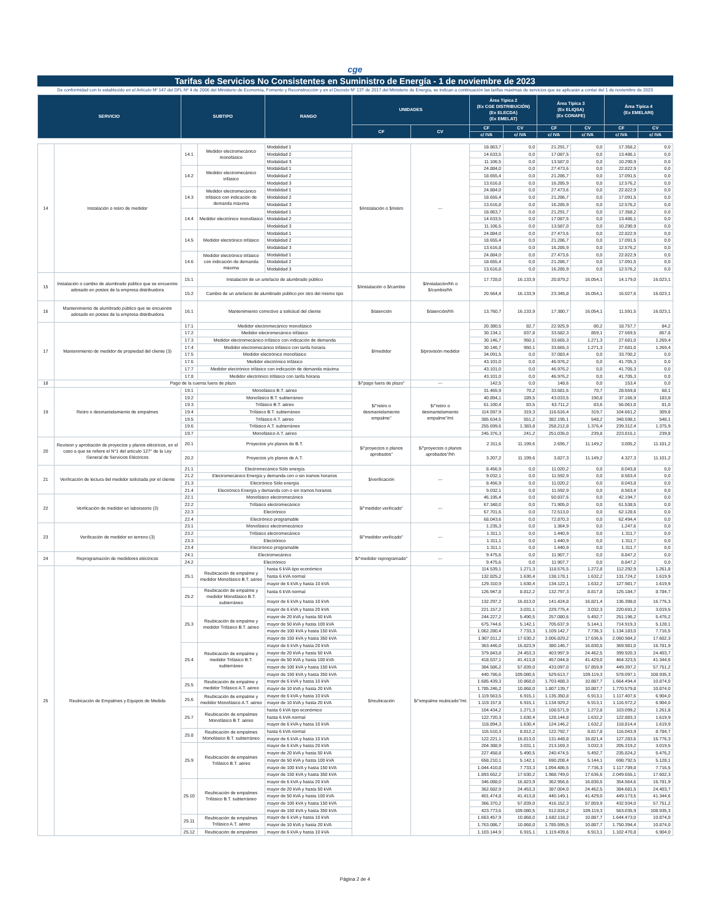cge
Tarifas de Servicios No Consistentes en Suministro de Energía - 1 de noviembre de 2023
De conformidad con lo establecido en el Artículo Nº 147 del DFL Nº 4 de 2006 del Ministerio de Economía, Fomento y Reconstrucción y en el Decreto Nº 13T de 2017 del Ministerio de Energía, se indican a continuación las tarifas máximas de servicios que se aplicarán a contar del 1 de noviembre de 2023
| SERVICIO | | SUBTIPO | | RANGO | UNIDADES | | Área Típica 2 (Ex CGE DISTRIBUCIÓN) (Ex ELECDA) (Ex EMELAT) | | Área Típica 3 (Ex ELIQSA) (Ex CONAFE) | | Área Típica 4 (Ex EMELARI) | |
| --- | --- | --- | --- | --- | --- | --- | --- | --- | --- | --- | --- | --- |
| | | | | | CF | CV | CF | CV | CF | CV | CF | CV |
| | | | | | | | c/ IVA | c/ IVA | c/ IVA | c/ IVA | c/ IVA | c/ IVA |
| 14 | Instalación o retiro de medidor | 14.1 | Medidor electromecánico monofásico | Modalidad 1 | $/instalación o $/retiro | --- | 18.863,7 | 0,0 | 21.291,7 | 0,0 | 17.358,2 | 0,0 |
| | | | | Modalidad 2 | | | 14.633,5 | 0,0 | 17.087,5 | 0,0 | 13.486,1 | 0,0 |
| | | | | Modalidad 3 | | | 11.106,5 | 0,0 | 13.587,0 | 0,0 | 10.290,9 | 0,0 |
| | | 14.2 | Medidor electromecánico trifásico | Modalidad 1 | | | 24.884,0 | 0,0 | 27.473,6 | 0,0 | 22.822,9 | 0,0 |
| | | | | Modalidad 2 | | | 18.655,4 | 0,0 | 21.286,7 | 0,0 | 17.091,5 | 0,0 |
| | | | | Modalidad 3 | | | 13.616,8 | 0,0 | 16.285,9 | 0,0 | 12.576,2 | 0,0 |
| | | 14.3 | Medidor electromecánico trifásico con indicación de demanda máxima | Modalidad 1 | | | 24.884,0 | 0,0 | 27.473,6 | 0,0 | 22.822,9 | 0,0 |
| | | | | Modalidad 2 | | | 18.655,4 | 0,0 | 21.286,7 | 0,0 | 17.091,5 | 0,0 |
| | | | | Modalidad 3 | | | 13.616,8 | 0,0 | 16.285,9 | 0,0 | 12.576,2 | 0,0 |
| | | 14.4 | Medidor electrónico monofásico | Modalidad 1 | | | 18.863,7 | 0,0 | 21.291,7 | 0,0 | 17.358,2 | 0,0 |
| | | | | Modalidad 2 | | | 14.633,5 | 0,0 | 17.087,5 | 0,0 | 13.486,1 | 0,0 |
| | | | | Modalidad 3 | | | 11.106,5 | 0,0 | 13.587,0 | 0,0 | 10.290,9 | 0,0 |
| | | 14.5 | Medidor electrónico trifásico | Modalidad 1 | | | 24.884,0 | 0,0 | 27.473,6 | 0,0 | 22.822,9 | 0,0 |
| | | | | Modalidad 2 | | | 18.655,4 | 0,0 | 21.286,7 | 0,0 | 17.091,5 | 0,0 |
| | | | | Modalidad 3 | | | 13.616,8 | 0,0 | 16.285,9 | 0,0 | 12.576,2 | 0,0 |
| | | 14.6 | Medidor electrónico trifásico con indicación de demanda máxima | Modalidad 1 | | | 24.884,0 | 0,0 | 27.473,6 | 0,0 | 22.822,9 | 0,0 |
| | | | | Modalidad 2 | | | 18.655,4 | 0,0 | 21.286,7 | 0,0 | 17.091,5 | 0,0 |
| | | | | Modalidad 3 | | | 13.616,8 | 0,0 | 16.285,9 | 0,0 | 12.576,2 | 0,0 |
| 15 | Instalación o cambio de alumbrado público que se encuentre adosado en postes de la empresa distribuidora | 15.1 | Instalación de un artefacto de alumbrado público | | $/instalación o $/cambio | $/instalación/hh o $/cambio/hh | 17.728,0 | 16.133,9 | 20.879,2 | 16.054,1 | 14.179,0 | 16.023,1 |
| | | 15.2 | Cambio de un artefacto de alumbrado público por otro del mismo tipo | | | | 20.564,4 | 16.133,9 | 23.345,8 | 16.054,1 | 16.027,6 | 16.023,1 |
| 16 | Mantenimiento de alumbrado público que se encuentre adosado en postes de la empresa distribuidora | 16.1 | Mantenimiento correctivo a solicitud del cliente | | $/atención | $/atención/hh | 13.760,7 | 16.133,9 | 17.380,7 | 16.054,1 | 11.591,5 | 16.023,1 |
| 17 | Mantenimiento de medidor de propiedad del cliente (3) | 17.1 | Medidor electromecánico monofásico | | $/medidor | $/provisión medidor | 20.380,5 | 82,7 | 22.925,9 | 80,2 | 18.757,7 | 84,2 |
| | | 17.2 | Medidor electromecánico trifásico | | | | 30.134,1 | 837,8 | 33.582,3 | 859,1 | 27.569,5 | 857,8 |
| | | 17.3 | Medidor electromecánico trifásico con indicación de demanda | | | | 30.146,7 | 950,1 | 33.665,3 | 1.271,3 | 27.681,0 | 1.269,4 |
| | | 17.4 | Medidor electromecánico trifásico con tarifa horaria | | | | 30.146,7 | 950,1 | 33.665,3 | 1.271,3 | 27.681,0 | 1.269,4 |
| | | 17.5 | Medidor electrónico monofásico | | | | 34.091,5 | 0,0 | 37.083,4 | 0,0 | 33.700,2 | 0,0 |
| | | 17.6 | Medidor electrónico trifásico | | | | 43.101,0 | 0,0 | 46.976,2 | 0,0 | 41.705,3 | 0,0 |
| | | 17.7 | Medidor electrónico trifásico con indicación de demanda máxima | | | | 43.101,0 | 0,0 | 46.976,2 | 0,0 | 41.705,3 | 0,0 |
| | | 17.8 | Medidor electrónico trifásico con tarifa horaria | | | | 43.101,0 | 0,0 | 46.976,2 | 0,0 | 41.705,3 | 0,0 |
| 18 | Pago de la cuenta fuera de plazo | | | | $/"pago fuera de plazo" | --- | 142,5 | 0,0 | 148,6 | 0,0 | 153,4 | 0,0 |
| 19 | Retiro o desmantelamiento de empalmes | 19.1 | Monofásico B.T. aéreo | | $/"retiro o desmantelamiento empalme" | $/"retiro o desmantelamiento empalme"/mt | 31.465,9 | 70,2 | 33.681,6 | 70,7 | 28.659,8 | 68,1 |
| | | 19.2 | Monofásico B.T. subterráneo | | | | 40.894,1 | 189,5 | 43.033,5 | 190,8 | 37.166,9 | 183,8 |
| | | 19.3 | Trifásico B.T. aéreo | | | | 61.100,4 | 83,5 | 63.711,2 | 83,6 | 56.061,0 | 81,0 |
| | | 19.4 | Trifásico B.T. subterráneo | | | | 114.597,9 | 319,3 | 116.616,4 | 319,7 | 104.661,2 | 309,8 |
| | | 19.5 | Trifásico A.T. aéreo | | | | 385.634,5 | 551,2 | 382.195,1 | 548,2 | 348.598,1 | 548,1 |
| | | 19.6 | Trifásico A.T. subterráneo | | | | 255.699,6 | 1.383,8 | 258.212,8 | 1.376,4 | 239.312,4 | 1.375,9 |
| | | 19.7 | Monofásico A.T. aéreo | | | | 245.376,3 | 241,2 | 251.035,0 | 239,8 | 223.815,1 | 239,8 |
| 20 | Revision y aprobación de proyectos y planos eléctricos, en el caso a que se refiere el N°1 del artículo 127° de la Ley General de Servicios Eléctricos | 20.1 | Proyectos y/o planos de B.T. | | $/"proyectos o planos aprobados" | $/"proyectos o planos aprobados"/hh | 2.311,6 | 11.199,6 | 2.695,7 | 11.149,2 | 3.005,2 | 11.101,2 |
| | | 20.2 | Proyectos y/o planos de A.T. | | | | 3.207,2 | 11.199,6 | 3.827,3 | 11.149,2 | 4.327,3 | 11.101,2 |
| 21 | Verificación de lectura del medidor solicitada por el cliente | 21.1 | Electromecánico Sólo energía | | $/verificación | --- | 8.456,9 | 0,0 | 11.020,2 | 0,0 | 8.043,8 | 0,0 |
| | | 21.2 | Electromecánico Energía y demanda con o sin tramos horarios | | | | 9.032,1 | 0,0 | 11.592,9 | 0,0 | 8.563,4 | 0,0 |
| | | 21.3 | Electrónico Sólo energía | | | | 8.456,9 | 0,0 | 11.020,2 | 0,0 | 8.043,8 | 0,0 |
| | | 21.4 | Electrónico Energía y demanda con o sin tramos horarios | | | | 9.032,1 | 0,0 | 11.592,9 | 0,0 | 8.563,4 | 0,0 |
| 22 | Verificación de medidor en laboratorio (3) | 22.1 | Monofásico electromecánico | | $/"medidor verificado" | --- | 46.195,4 | 0,0 | 50.837,6 | 0,0 | 42.194,7 | 0,0 |
| | | 22.2 | Trifásico electromecánico | | | | 67.348,0 | 0,0 | 71.905,0 | 0,0 | 61.538,5 | 0,0 |
| | | 22.3 | Electrónico | | | | 67.701,6 | 0,0 | 72.513,0 | 0,0 | 62.128,6 | 0,0 |
| | | 22.4 | Electrónico programable | | | | 68.043,6 | 0,0 | 72.870,3 | 0,0 | 62.494,4 | 0,0 |
| 23 | Verificación de medidor en terreno (3) | 23.1 | Monofásico electromecánico | | $/"medidor verificado" | --- | 1.235,3 | 0,0 | 1.364,9 | 0,0 | 1.247,6 | 0,0 |
| | | 23.2 | Trifásico electromecánico | | | | 1.311,1 | 0,0 | 1.440,9 | 0,0 | 1.311,7 | 0,0 |
| | | 23.3 | Electrónico | | | | 1.311,1 | 0,0 | 1.440,9 | 0,0 | 1.311,7 | 0,0 |
| | | 23.4 | Electrónico programable | | | | 1.311,1 | 0,0 | 1.440,9 | 0,0 | 1.311,7 | 0,0 |
| 24 | Reprogramación de medidores eléctricos | 24.1 | Electromecánico | | $/"medidor reprogramado" | --- | 9.475,6 | 0,0 | 11.907,7 | 0,0 | 8.847,2 | 0,0 |
| | | 24.2 | Electrónico | | | | 9.475,6 | 0,0 | 11.907,7 | 0,0 | 8.847,2 | 0,0 |
| 25 | Reubicación de Empalmes y Equipos de Medida | 25.1 | Reubicación de empalme y medidor Monofásico B.T. aéreo | hasta 6 kVA tipo económico | $/reubicación | $/"empalme reubicado"/mt | 114.539,1 | 1.271,3 | 118.576,5 | 1.272,8 | 112.292,9 | 1.261,8 |
| | | | | hasta 6 kVA normal | | | 132.825,2 | 1.630,4 | 138.178,1 | 1.632,2 | 131.724,2 | 1.619,9 |
| | | | | mayor de 6 kVA y hasta 10 kVA | | | 129.310,9 | 1.630,4 | 134.122,1 | 1.632,2 | 127.981,7 | 1.619,9 |
| | | 25.2 | Reubicación de empalme y medidor Monofásico B.T. subterráneo | hasta 6 kVA normal | | | 126.947,8 | 8.812,2 | 132.797,3 | 8.817,8 | 125.184,7 | 8.784,7 |
| | | | | mayor de 6 kVA y hasta 10 kVA | | | 132.297,2 | 16.813,0 | 141.424,8 | 16.821,4 | 136.398,0 | 16.776,3 |
| | | 25.3 | Reubicación de empalme y medidor Trifásico B.T. aéreo | mayor de 6 kVA y hasta 20 kVA | | | 221.157,2 | 3.031,1 | 229.775,4 | 3.032,3 | 220.691,2 | 3.019,5 |
| | | | | mayor de 20 kVA y hasta 50 kVA | | | 244.227,2 | 5.490,5 | 257.080,6 | 5.492,7 | 251.196,2 | 5.476,2 |
| | | | | mayor de 50 kVA y hasta 100 kVA | | | 675.744,6 | 5.142,1 | 705.637,9 | 5.144,1 | 714.919,3 | 5.128,1 |
| | | | | mayor de 100 kVA y hasta 150 kVA | | | 1.062.280,4 | 7.733,3 | 1.109.142,7 | 7.736,3 | 1.134.183,0 | 7.716,5 |
| | | | | mayor de 150 kVA y hasta 350 kVA | | | 1.907.011,2 | 17.630,2 | 2.006.829,2 | 17.636,6 | 2.060.984,2 | 17.602,3 |
| | | 25.4 | Reubicación de empalme y medidor Trifásico B.T. subterráneo | mayor de 6 kVA y hasta 20 kVA | | | 363.446,0 | 16.823,9 | 380.146,7 | 16.830,5 | 369.981,0 | 16.781,9 |
| | | | | mayor de 20 kVA y hasta 50 kVA | | | 379.843,8 | 24.453,3 | 403.997,9 | 24.462,5 | 399.920,3 | 24.403,7 |
| | | | | mayor de 50 kVA y hasta 100 kVA | | | 418.537,1 | 41.413,8 | 457.044,8 | 41.429,0 | 464.323,5 | 41.344,6 |
| | | | | mayor de 100 kVA y hasta 150 kVA | | | 384.586,2 | 57.839,0 | 433.097,0 | 57.859,9 | 449.397,2 | 57.751,2 |
| | | | | mayor de 150 kVA y hasta 350 kVA | | | 440.786,6 | 109.080,5 | 529.613,7 | 109.119,3 | 578.097,1 | 108.935,3 |
| | | 25.5 | Reubicación de empalme y medidor Trifásico A.T. aéreo | mayor de 6 kVA y hasta 10 kVA | | | 1.685.439,3 | 10.868,0 | 1.703.488,3 | 10.887,7 | 1.664.494,4 | 10.874,0 |
| | | | | mayor de 10 kVA y hasta 20 kVA | | | 1.785.246,2 | 10.868,0 | 1.807.139,7 | 10.887,7 | 1.770.579,8 | 10.874,0 |
| | | 25.6 | Reubicación de empalme y medidor Monofásico A.T. aéreo | mayor de 6 kVA y hasta 10 kVA | | | 1.119.563,5 | 6.915,1 | 1.135.350,8 | 6.913,1 | 1.117.407,6 | 6.904,0 |
| | | | | mayor de 10 kVA y hasta 20 kVA | | | 1.119.157,8 | 6.915,1 | 1.134.929,2 | 6.913,1 | 1.116.972,2 | 6.904,0 |
| | | 25.7 | Reubicación de empalmes Monofásico B.T. aéreo | hasta 6 kVA tipo económico | | | 104.434,2 | 1.271,3 | 108.571,9 | 1.272,8 | 103.099,2 | 1.261,8 |
| | | | | hasta 6 kVA normal | | | 122.720,3 | 1.630,4 | 128.144,8 | 1.632,2 | 122.883,3 | 1.619,9 |
| | | | | mayor de 6 kVA y hasta 10 kVA | | | 118.894,3 | 1.630,4 | 124.146,2 | 1.632,2 | 118.814,4 | 1.619,9 |
| | | 25.8 | Reubicación de empalmes Monofásico B.T. subterráneo | hasta 6 kVA normal | | | 116.510,3 | 8.812,2 | 122.792,7 | 8.817,8 | 116.043,9 | 8.784,7 |
| | | | | mayor de 6 kVA y hasta 10 kVA | | | 122.221,1 | 16.813,0 | 131.448,8 | 16.821,4 | 127.283,6 | 16.776,3 |
| | | 25.9 | Reubicación de empalmes Trifásico B.T. aéreo | mayor de 6 kVA y hasta 20 kVA | | | 204.388,9 | 3.031,1 | 213.169,3 | 3.032,3 | 205.319,2 | 3.019,5 |
| | | | | mayor de 20 kVA y hasta 50 kVA | | | 227.458,8 | 5.490,5 | 240.474,5 | 5.492,7 | 235.824,2 | 5.476,2 |
| | | | | mayor de 50 kVA y hasta 100 kVA | | | 658.210,1 | 5.142,1 | 690.208,4 | 5.144,1 | 698.792,5 | 5.128,1 |
| | | | | mayor de 100 kVA y hasta 150 kVA | | | 1.044.410,8 | 7.733,3 | 1.094.486,5 | 7.736,3 | 1.117.789,8 | 7.716,5 |
| | | | | mayor de 150 kVA y hasta 350 kVA | | | 1.893.652,2 | 17.630,2 | 1.988.749,0 | 17.636,6 | 2.049.655,1 | 17.602,3 |
| | | 25.10 | Reubicación de empalmes Trifásico B.T. subterráneo | mayor de 6 kVA y hasta 20 kVA | | | 346.088,0 | 16.823,9 | 362.956,6 | 16.830,5 | 354.564,6 | 16.781,9 |
| | | | | mayor de 20 kVA y hasta 50 kVA | | | 362.682,9 | 24.453,3 | 387.004,0 | 24.462,5 | 384.681,5 | 24.403,7 |
| | | | | mayor de 50 kVA y hasta 100 kVA | | | 401.474,8 | 41.413,8 | 440.149,1 | 41.429,0 | 449.173,5 | 41.344,6 |
| | | | | mayor de 100 kVA y hasta 150 kVA | | | 366.370,2 | 57.839,0 | 416.152,3 | 57.859,9 | 432.934,0 | 57.751,2 |
| | | | | mayor de 150 kVA y hasta 350 kVA | | | 423.773,6 | 109.080,5 | 512.816,2 | 109.119,3 | 563.035,9 | 108.935,3 |
| | | 25.11 | Reubicación de empalmes Trifásico A.T. aéreo | mayor de 6 kVA y hasta 10 kVA | | | 1.663.457,9 | 10.868,0 | 1.682.118,2 | 10.887,7 | 1.644.473,0 | 10.874,0 |
| | | | | mayor de 10 kVA y hasta 20 kVA | | | 1.763.086,7 | 10.868,0 | 1.785.595,5 | 10.887,7 | 1.750.394,4 | 10.874,0 |
| | | 25.12 | Reubicación de empalmes | mayor de 6 kVA y hasta 10 kVA | | | 1.103.144,9 | 6.915,1 | 1.119.439,6 | 6.913,1 | 1.102.470,8 | 6.904,0 |
Página 2 de 4